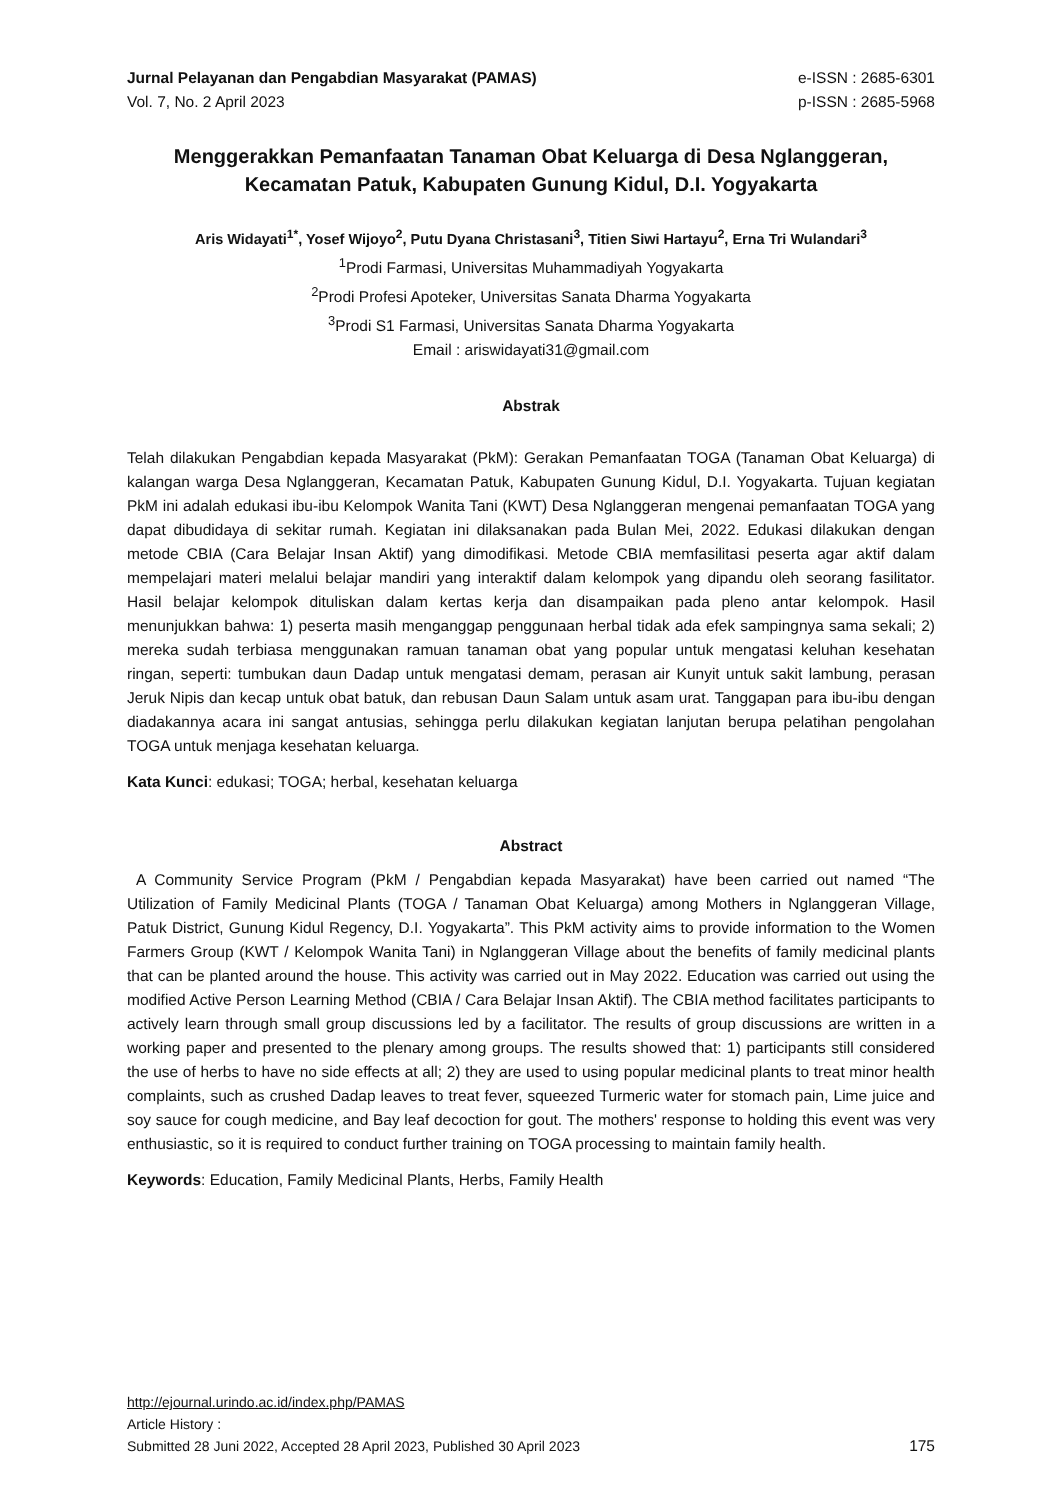Jurnal Pelayanan dan Pengabdian Masyarakat (PAMAS)
Vol. 7, No. 2 April 2023
e-ISSN : 2685-6301
p-ISSN : 2685-5968
Menggerakkan Pemanfaatan Tanaman Obat Keluarga di Desa Nglanggeran, Kecamatan Patuk, Kabupaten Gunung Kidul, D.I. Yogyakarta
Aris Widayati<sup>1*</sup>, Yosef Wijoyo<sup>2</sup>, Putu Dyana Christasani<sup>3</sup>, Titien Siwi Hartayu<sup>2</sup>, Erna Tri Wulandari<sup>3</sup>
<sup>1</sup> Prodi Farmasi, Universitas Muhammadiyah Yogyakarta
<sup>2</sup> Prodi Profesi Apoteker, Universitas Sanata Dharma Yogyakarta
<sup>3</sup> Prodi S1 Farmasi, Universitas Sanata Dharma Yogyakarta
Email : ariswidayati31@gmail.com
Abstrak
Telah dilakukan Pengabdian kepada Masyarakat (PkM): Gerakan Pemanfaatan TOGA (Tanaman Obat Keluarga) di kalangan warga Desa Nglanggeran, Kecamatan Patuk, Kabupaten Gunung Kidul, D.I. Yogyakarta. Tujuan kegiatan PkM ini adalah edukasi ibu-ibu Kelompok Wanita Tani (KWT) Desa Nglanggeran mengenai pemanfaatan TOGA yang dapat dibudidaya di sekitar rumah. Kegiatan ini dilaksanakan pada Bulan Mei, 2022. Edukasi dilakukan dengan metode CBIA (Cara Belajar Insan Aktif) yang dimodifikasi. Metode CBIA memfasilitasi peserta agar aktif dalam mempelajari materi melalui belajar mandiri yang interaktif dalam kelompok yang dipandu oleh seorang fasilitator. Hasil belajar kelompok dituliskan dalam kertas kerja dan disampaikan pada pleno antar kelompok. Hasil menunjukkan bahwa: 1) peserta masih menganggap penggunaan herbal tidak ada efek sampingnya sama sekali; 2) mereka sudah terbiasa menggunakan ramuan tanaman obat yang popular untuk mengatasi keluhan kesehatan ringan, seperti: tumbukan daun Dadap untuk mengatasi demam, perasan air Kunyit untuk sakit lambung, perasan Jeruk Nipis dan kecap untuk obat batuk, dan rebusan Daun Salam untuk asam urat. Tanggapan para ibu-ibu dengan diadakannya acara ini sangat antusias, sehingga perlu dilakukan kegiatan lanjutan berupa pelatihan pengolahan TOGA untuk menjaga kesehatan keluarga.
Kata Kunci: edukasi; TOGA; herbal, kesehatan keluarga
Abstract
A Community Service Program (PkM / Pengabdian kepada Masyarakat) have been carried out named “The Utilization of Family Medicinal Plants (TOGA / Tanaman Obat Keluarga) among Mothers in Nglanggeran Village, Patuk District, Gunung Kidul Regency, D.I. Yogyakarta”. This PkM activity aims to provide information to the Women Farmers Group (KWT / Kelompok Wanita Tani) in Nglanggeran Village about the benefits of family medicinal plants that can be planted around the house. This activity was carried out in May 2022. Education was carried out using the modified Active Person Learning Method (CBIA / Cara Belajar Insan Aktif). The CBIA method facilitates participants to actively learn through small group discussions led by a facilitator. The results of group discussions are written in a working paper and presented to the plenary among groups. The results showed that: 1) participants still considered the use of herbs to have no side effects at all; 2) they are used to using popular medicinal plants to treat minor health complaints, such as crushed Dadap leaves to treat fever, squeezed Turmeric water for stomach pain, Lime juice and soy sauce for cough medicine, and Bay leaf decoction for gout. The mothers' response to holding this event was very enthusiastic, so it is required to conduct further training on TOGA processing to maintain family health.
Keywords: Education, Family Medicinal Plants, Herbs, Family Health
http://ejournal.urindo.ac.id/index.php/PAMAS
Article History :
Submitted 28 Juni 2022, Accepted 28 April 2023, Published 30 April 2023 175